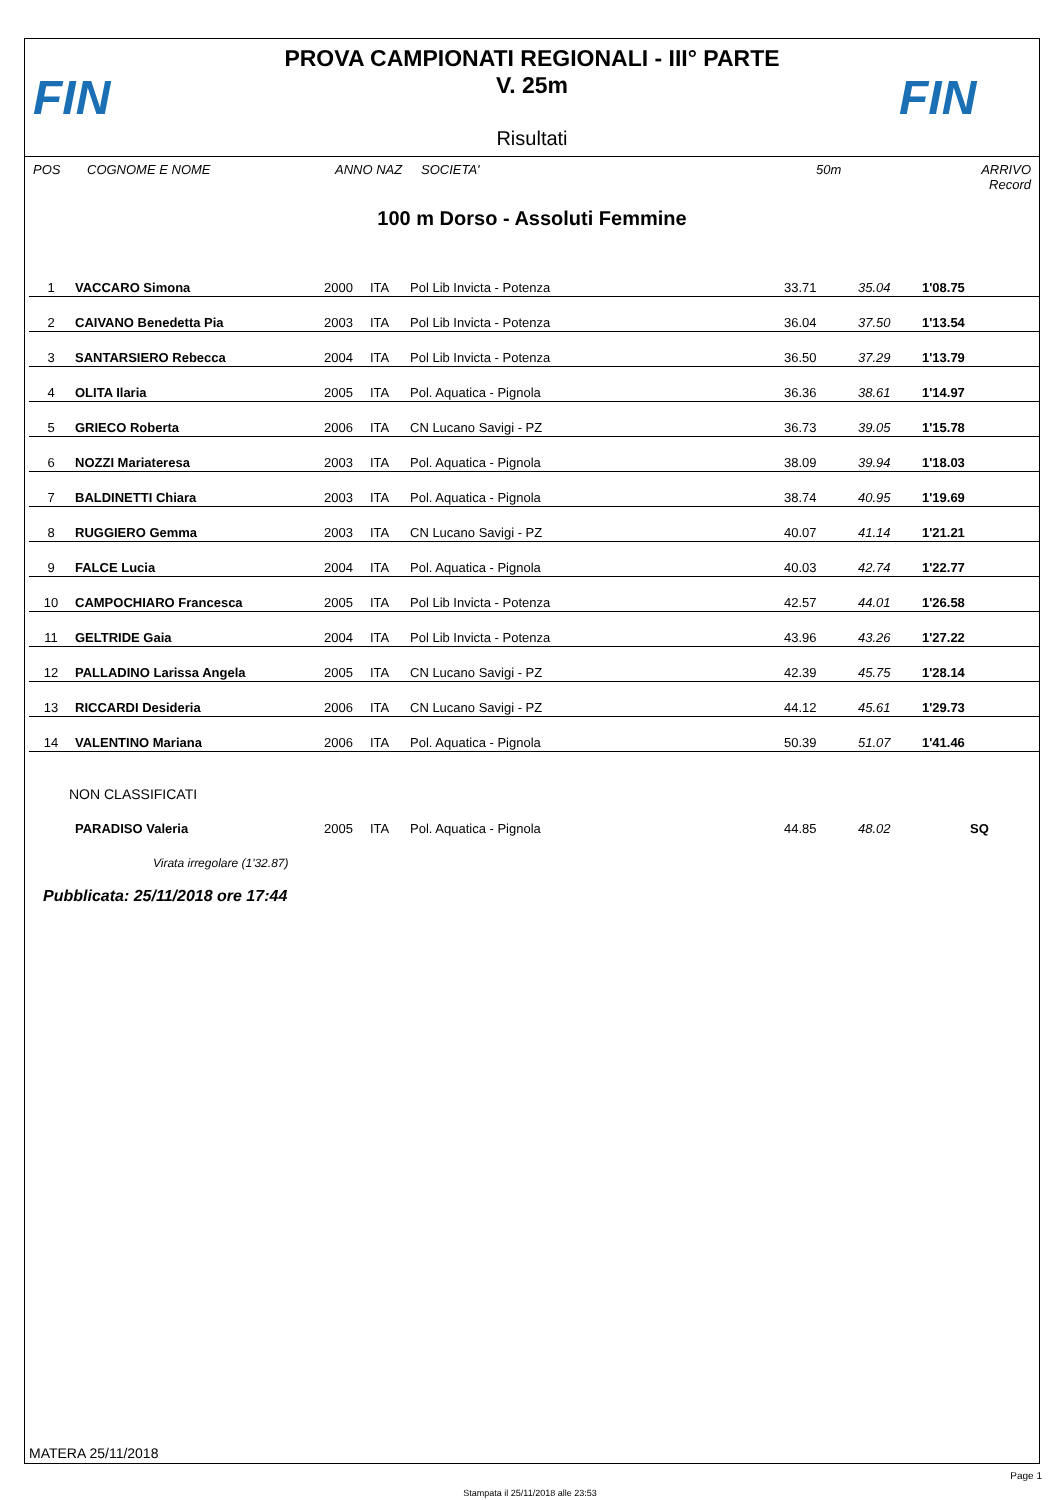FIN
PROVA CAMPIONATI REGIONALI - III° PARTE
V. 25m
Risultati
FIN
POS COGNOME E NOME ANNO NAZ SOCIETA' 50m ARRIVO Record
100 m Dorso - Assoluti Femmine
| 1 | VACCARO Simona | 2000 | ITA | Pol Lib Invicta - Potenza | 33.71 | 35.04 | 1'08.75 |
| 2 | CAIVANO Benedetta Pia | 2003 | ITA | Pol Lib Invicta - Potenza | 36.04 | 37.50 | 1'13.54 |
| 3 | SANTARSIERO Rebecca | 2004 | ITA | Pol Lib Invicta - Potenza | 36.50 | 37.29 | 1'13.79 |
| 4 | OLITA Ilaria | 2005 | ITA | Pol. Aquatica - Pignola | 36.36 | 38.61 | 1'14.97 |
| 5 | GRIECO Roberta | 2006 | ITA | CN Lucano Savigi - PZ | 36.73 | 39.05 | 1'15.78 |
| 6 | NOZZI Mariateresa | 2003 | ITA | Pol. Aquatica - Pignola | 38.09 | 39.94 | 1'18.03 |
| 7 | BALDINETTI Chiara | 2003 | ITA | Pol. Aquatica - Pignola | 38.74 | 40.95 | 1'19.69 |
| 8 | RUGGIERO Gemma | 2003 | ITA | CN Lucano Savigi - PZ | 40.07 | 41.14 | 1'21.21 |
| 9 | FALCE Lucia | 2004 | ITA | Pol. Aquatica - Pignola | 40.03 | 42.74 | 1'22.77 |
| 10 | CAMPOCHIARO Francesca | 2005 | ITA | Pol Lib Invicta - Potenza | 42.57 | 44.01 | 1'26.58 |
| 11 | GELTRIDE Gaia | 2004 | ITA | Pol Lib Invicta - Potenza | 43.96 | 43.26 | 1'27.22 |
| 12 | PALLADINO Larissa Angela | 2005 | ITA | CN Lucano Savigi - PZ | 42.39 | 45.75 | 1'28.14 |
| 13 | RICCARDI Desideria | 2006 | ITA | CN Lucano Savigi - PZ | 44.12 | 45.61 | 1'29.73 |
| 14 | VALENTINO Mariana | 2006 | ITA | Pol. Aquatica - Pignola | 50.39 | 51.07 | 1'41.46 |
| NON CLASSIFICATI | | | | | | | |
| | PARADISO Valeria | 2005 | ITA | Pol. Aquatica - Pignola | 44.85 | 48.02 | SQ |
| | Virata irregolare (1'32.87) | | | | | | |
Pubblicata: 25/11/2018 ore 17:44
MATERA 25/11/2018
Page 1
Stampata il 25/11/2018 alle 23:53